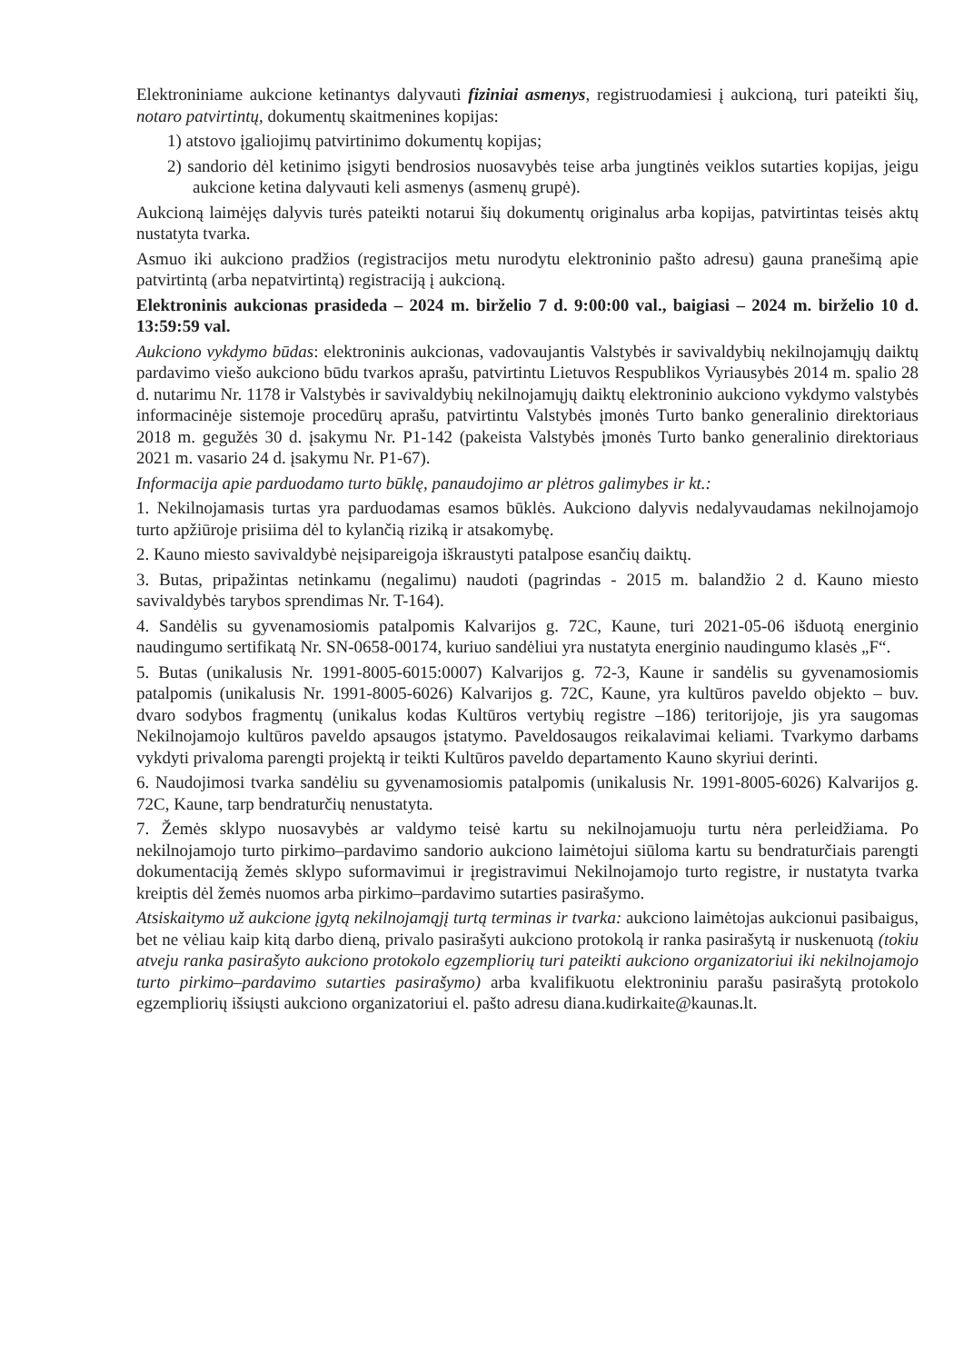Elektroniniame aukcione ketinantys dalyvauti fiziniai asmenys, registruodamiesi į aukcioną, turi pateikti šių, notaro patvirtintų, dokumentų skaitmenines kopijas:
1) atstovo įgaliojimų patvirtinimo dokumentų kopijas;
2) sandorio dėl ketinimo įsigyti bendrosios nuosavybės teise arba jungtinės veiklos sutarties kopijas, jeigu aukcione ketina dalyvauti keli asmenys (asmenų grupė).
Aukcioną laimėjęs dalyvis turės pateikti notarui šių dokumentų originalus arba kopijas, patvirtintas teisės aktų nustatyta tvarka.
Asmuo iki aukciono pradžios (registracijos metu nurodytu elektroninio pašto adresu) gauna pranešimą apie patvirtintą (arba nepatvirtintą) registraciją į aukcioną.
Elektroninis aukcionas prasideda – 2024 m. birželio 7 d. 9:00:00 val., baigiasi – 2024 m. birželio 10 d. 13:59:59 val.
Aukciono vykdymo būdas: elektroninis aukcionas, vadovaujantis Valstybės ir savivaldybių nekilnojamųjų daiktų pardavimo viešo aukciono būdu tvarkos aprašu, patvirtintu Lietuvos Respublikos Vyriausybės 2014 m. spalio 28 d. nutarimu Nr. 1178 ir Valstybės ir savivaldybių nekilnojamųjų daiktų elektroninio aukciono vykdymo valstybės informacinėje sistemoje procedūrų aprašu, patvirtintu Valstybės įmonės Turto banko generalinio direktoriaus 2018 m. gegužės 30 d. įsakymu Nr. P1-142 (pakeista Valstybės įmonės Turto banko generalinio direktoriaus 2021 m. vasario 24 d. įsakymu Nr. P1-67).
Informacija apie parduodamo turto būklę, panaudojimo ar plėtros galimybes ir kt.:
1. Nekilnojamasis turtas yra parduodamas esamos būklės. Aukciono dalyvis nedalyvaudamas nekilnojamojo turto apžiūroje prisiima dėl to kylančią riziką ir atsakomybę.
2. Kauno miesto savivaldybė neįsipareigoja iškraustyti patalpose esančių daiktų.
3. Butas, pripažintas netinkamu (negalimu) naudoti (pagrindas - 2015 m. balandžio 2 d. Kauno miesto savivaldybės tarybos sprendimas Nr. T-164).
4. Sandėlis su gyvenamosiomis patalpomis Kalvarijos g. 72C, Kaune, turi 2021-05-06 išduotą energinio naudingumo sertifikatą Nr. SN-0658-00174, kuriuo sandėliui yra nustatyta energinio naudingumo klasės „F“.
5. Butas (unikalusis Nr. 1991-8005-6015:0007) Kalvarijos g. 72-3, Kaune ir sandėlis su gyvenamosiomis patalpomis (unikalusis Nr. 1991-8005-6026) Kalvarijos g. 72C, Kaune, yra kultūros paveldo objekto – buv. dvaro sodybos fragmentų (unikalus kodas Kultūros vertybių registre –186) teritorijoje, jis yra saugomas Nekilnojamojo kultūros paveldo apsaugos įstatymo. Paveldosaugos reikalavimai keliami. Tvarkymo darbams vykdyti privaloma parengti projektą ir teikti Kultūros paveldo departamento Kauno skyriui derinti.
6. Naudojimosi tvarka sandėliu su gyvenamosiomis patalpomis (unikalusis Nr. 1991-8005-6026) Kalvarijos g. 72C, Kaune, tarp bendraturčių nenustatyta.
7. Žemės sklypo nuosavybės ar valdymo teisė kartu su nekilnojamuoju turtu nėra perleidžiama. Po nekilnojamojo turto pirkimo–pardavimo sandorio aukciono laimėtojui siūloma kartu su bendraturčiais parengti dokumentaciją žemės sklypo suformavimui ir įregistravimui Nekilnojamojo turto registre, ir nustatyta tvarka kreiptis dėl žemės nuomos arba pirkimo–pardavimo sutarties pasirašymo.
Atsiskaitymo už aukcione įgytą nekilnojamąjį turtą terminas ir tvarka: aukciono laimėtojas aukcionui pasibaigus, bet ne vėliau kaip kitą darbo dieną, privalo pasirašyti aukciono protokolą ir ranka pasirašytą ir nuskenuotą (tokiu atveju ranka pasirašyto aukciono protokolo egzempliorių turi pateikti aukciono organizatoriui iki nekilnojamojo turto pirkimo–pardavimo sutarties pasirašymo) arba kvalifikuotu elektroniniu parašu pasirašytą protokolo egzempliorių išsiųsti aukciono organizatoriui el. pašto adresu diana.kudirkaite@kaunas.lt.